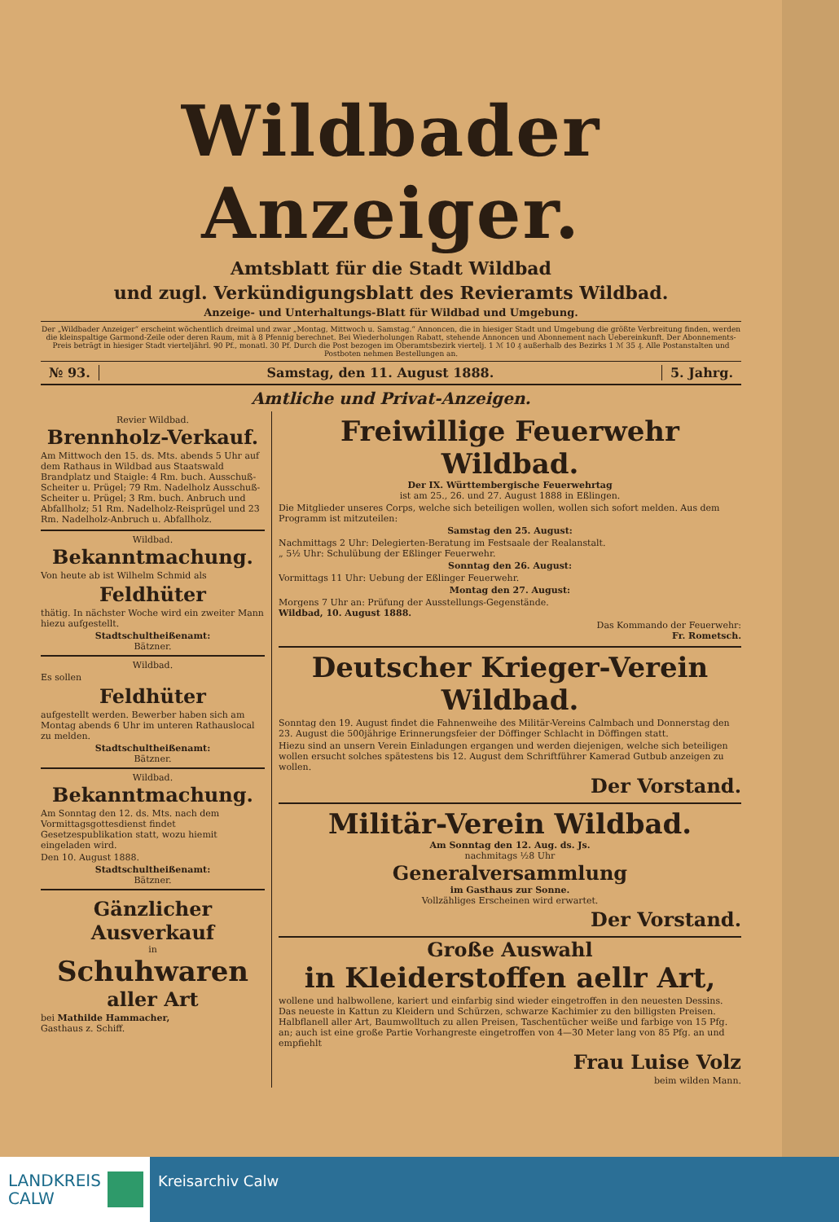Wildbader Anzeiger.
Amtsblatt für die Stadt Wildbad
und zugl. Verkündigungsblatt des Revieramts Wildbad.
Anzeige- und Unterhaltungs-Blatt für Wildbad und Umgebung.
Der „Wildbader Anzeiger“ erscheint wöchentlich dreimal und zwar „Montag, Mittwoch u. Samstag.“ Annoncen, die in hiesiger Stadt und Umgebung die größte Verbreitung finden, werden die kleinspaltige Garmond-Zeile oder deren Raum, mit à 8 Pfennig berechnet. Bei Wiederholungen Rabatt, stehende Annoncen und Abonnement nach Uebereinkunft. Der Abonnements-Preis beträgt in hiesiger Stadt vierteljährl. 90 Pf., monatl. 30 Pf. Durch die Post bezogen im Oberamtsbezirk viertelj. 1 ℳ 10 ₰ außerhalb des Bezirks 1 ℳ 35 ₰. Alle Postanstalten und Postboten nehmen Bestellungen an.
№ 93. Samstag, den 11. August 1888. 5. Jahrg.
Amtliche und Privat-Anzeigen.
Revier Wildbad.
Brennholz-Verkauf.
Am Mittwoch den 15. ds. Mts. abends 5 Uhr auf dem Rathaus in Wildbad aus Staatswald Brandplatz und Staigle: 4 Rm. buch. Ausschuß-Scheiter u. Prügel; 79 Rm. Nadelholz Ausschuß-Scheiter u. Prügel; 3 Rm. buch. Anbruch und Abfallholz; 51 Rm. Nadelholz-Reisprügel und 23 Rm. Nadelholz-Anbruch u. Abfallholz.
Wildbad.
Bekanntmachung.
Von heute ab ist Wilhelm Schmid als
Feldhüter
thätig. In nächster Woche wird ein zweiter Mann hiezu aufgestellt.
Stadtschultheißenamt:
Bätzner.
Wildbad.
Es sollen
Feldhüter
aufgestellt werden. Bewerber haben sich am Montag abends 6 Uhr im unteren Rathauslocal zu melden.
Stadtschultheißenamt:
Bätzner.
Wildbad.
Bekanntmachung.
Am Sonntag den 12. ds. Mts. nach dem Vormittagsgottesdienst findet Gesetzespublikation statt, wozu hiemit eingeladen wird.
Den 10. August 1888.
Stadtschultheißenamt:
Bätzner.
Gänzlicher Ausverkauf
in
Schuhwaren
aller Art
bei Mathilde Hammacher,
Gasthaus z. Schiff.
Freiwillige Feuerwehr Wildbad.
Der IX. Württembergische Feuerwehrtag
ist am 25., 26. und 27. August 1888 in Eßlingen.
Die Mitglieder unseres Corps, welche sich beteiligen wollen, wollen sich sofort melden. Aus dem Programm ist mitzuteilen:
Samstag den 25. August:
Nachmittags 2 Uhr: Delegierten-Beratung im Festsaale der Realanstalt.
„ 5½ Uhr: Schulübung der Eßlinger Feuerwehr.
Sonntag den 26. August:
Vormittags 11 Uhr: Uebung der Eßlinger Feuerwehr.
Montag den 27. August:
Morgens 7 Uhr an: Prüfung der Ausstellungs-Gegenstände.
Wildbad, 10. August 1888.
Das Kommando der Feuerwehr:
Fr. Rometsch.
Deutscher Krieger-Verein Wildbad.
Sonntag den 19. August findet die Fahnenweihe des Militär-Vereins Calmbach und Donnerstag den 23. August die 500jährige Erinnerungsfeier der Döffinger Schlacht in Döffingen statt.
Hiezu sind an unsern Verein Einladungen ergangen und werden diejenigen, welche sich beteiligen wollen ersucht solches spätestens bis 12. August dem Schriftführer Kamerad Gutbub anzeigen zu wollen.
Der Vorstand.
Militär-Verein Wildbad.
Am Sonntag den 12. Aug. ds. Js.
nachmitags ½8 Uhr
Generalversammlung
im Gasthaus zur Sonne.
Vollzähliges Erscheinen wird erwartet.
Der Vorstand.
Große Auswahl
in Kleiderstoffen aellr Art,
wollene und halbwollene, kariert und einfarbig sind wieder eingetroffen in den neuesten Dessins. Das neueste in Kattun zu Kleidern und Schürzen, schwarze Kachimier zu den billigsten Preisen. Halbflanell aller Art, Baumwolltuch zu allen Preisen, Taschentücher weiße und farbige von 15 Pfg. an; auch ist eine große Partie Vorhangreste eingetroffen von 4—30 Meter lang von 85 Pfg. an und empfiehlt
Frau Luise Volz
beim wilden Mann.
LANDKREIS
CALW
Kreisarchiv Calw